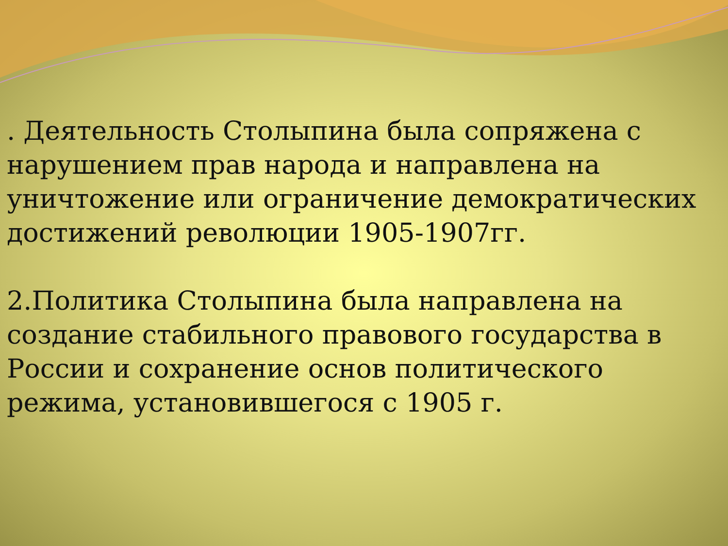. Деятельность Столыпина была сопряжена с нарушением прав народа и направлена на уничтожение или ограничение демократических достижений революции 1905-1907гг.
2.Политика Столыпина была направлена на создание стабильного правового государства в России и сохранение основ политического режима, установившегося с 1905 г.